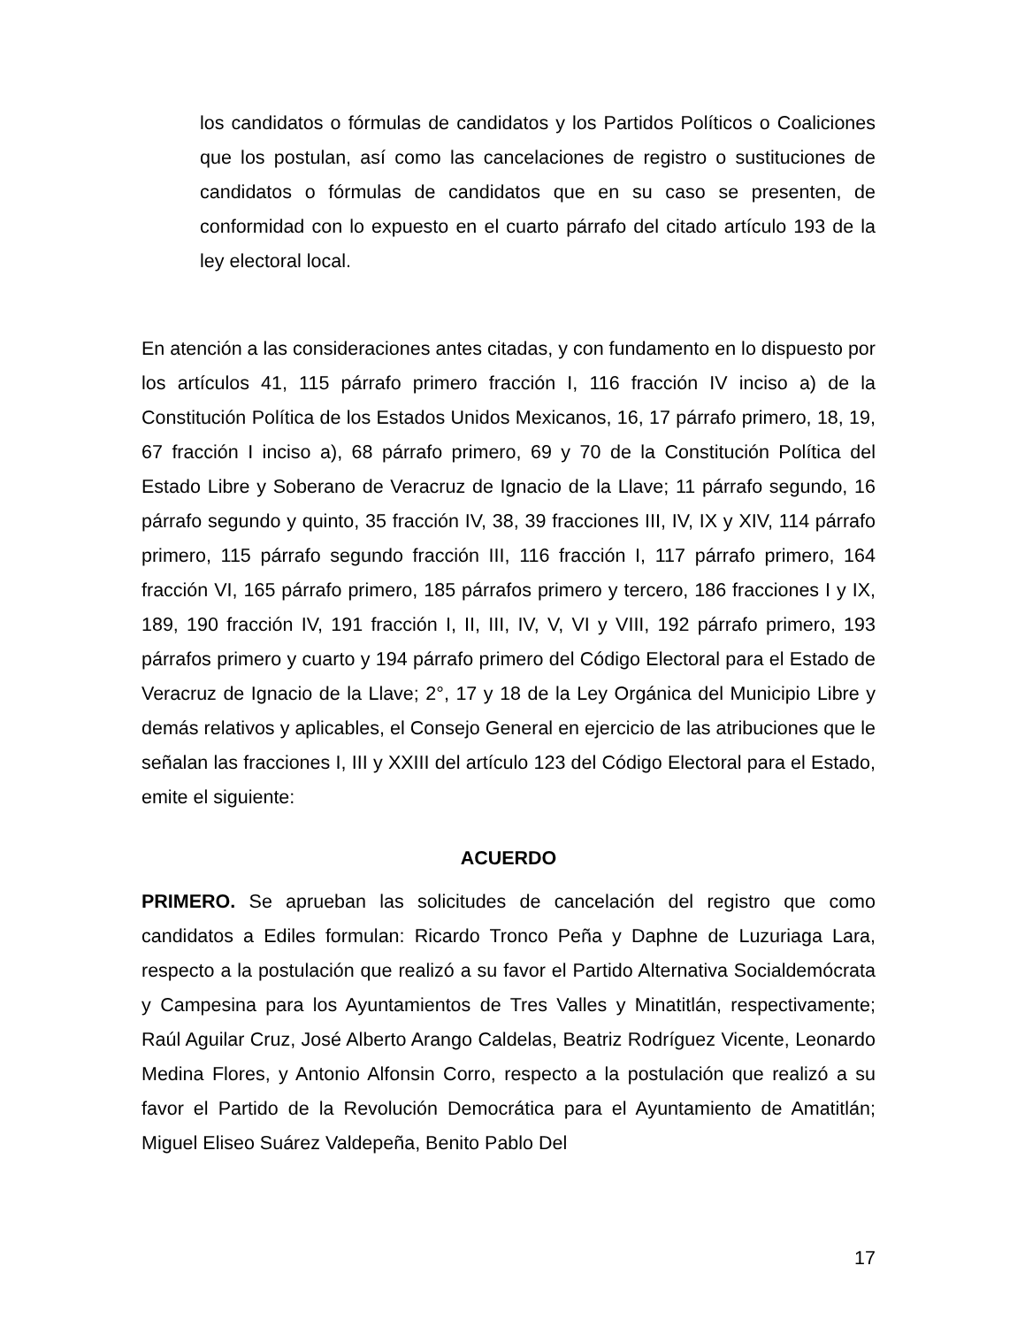los candidatos o fórmulas de candidatos y los Partidos Políticos o Coaliciones que los postulan, así como las cancelaciones de registro o sustituciones de candidatos o fórmulas de candidatos que en su caso se presenten, de conformidad con lo expuesto en el cuarto párrafo del citado artículo 193 de la ley electoral local.
En atención a las consideraciones antes citadas, y con fundamento en lo dispuesto por los artículos 41, 115 párrafo primero fracción I, 116 fracción IV inciso a) de la Constitución Política de los Estados Unidos Mexicanos, 16, 17 párrafo primero, 18, 19, 67 fracción I inciso a), 68 párrafo primero, 69 y 70 de la Constitución Política del Estado Libre y Soberano de Veracruz de Ignacio de la Llave; 11 párrafo segundo, 16 párrafo segundo y quinto, 35 fracción IV, 38, 39 fracciones III, IV, IX y XIV, 114 párrafo primero, 115 párrafo segundo fracción III, 116 fracción I, 117 párrafo primero, 164 fracción VI, 165 párrafo primero, 185 párrafos primero y tercero, 186 fracciones I y IX, 189, 190 fracción IV, 191 fracción I, II, III, IV, V, VI y VIII, 192 párrafo primero, 193 párrafos primero y cuarto y 194 párrafo primero del Código Electoral para el Estado de Veracruz de Ignacio de la Llave; 2°, 17 y 18 de la Ley Orgánica del Municipio Libre y demás relativos y aplicables, el Consejo General en ejercicio de las atribuciones que le señalan las fracciones I, III y XXIII del artículo 123 del Código Electoral para el Estado, emite el siguiente:
ACUERDO
PRIMERO. Se aprueban las solicitudes de cancelación del registro que como candidatos a Ediles formulan: Ricardo Tronco Peña y Daphne de Luzuriaga Lara, respecto a la postulación que realizó a su favor el Partido Alternativa Socialdemócrata y Campesina para los Ayuntamientos de Tres Valles y Minatitlán, respectivamente; Raúl Aguilar Cruz, José Alberto Arango Caldelas, Beatriz Rodríguez Vicente, Leonardo Medina Flores, y Antonio Alfonsin Corro, respecto a la postulación que realizó a su favor el Partido de la Revolución Democrática para el Ayuntamiento de Amatitlán; Miguel Eliseo Suárez Valdepeña, Benito Pablo Del
17